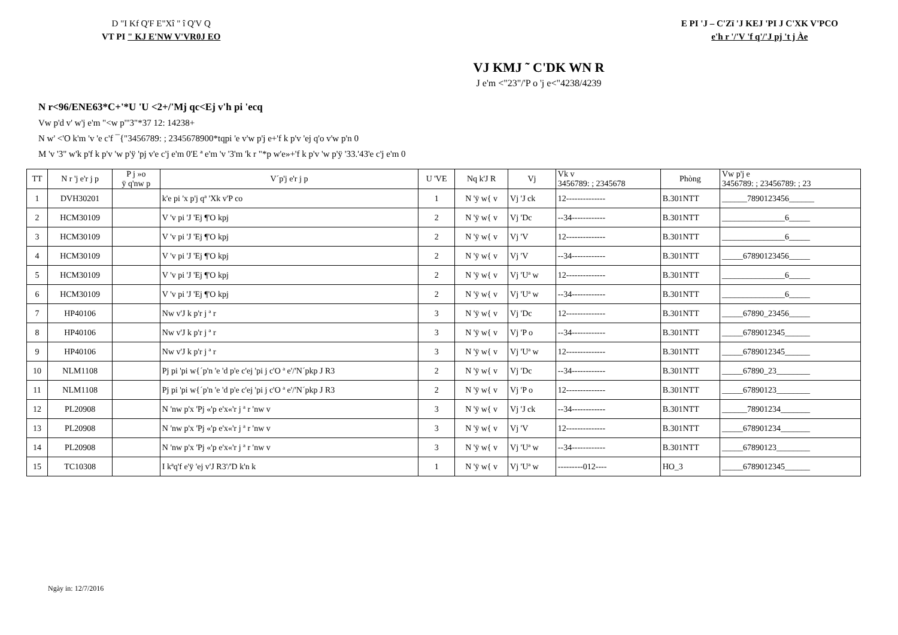D "I Kf Q'F E"Xî " î Q'V Q
VT PI " KJ E'NW V'VR0J EO
E PI 'J – C'Zï 'J KEJ 'PI J C'XK V'PCO
e'h r '/'V 'f q'/'J pj 't j Àe
VJ KMJ ˜ C'DK WN R
J e'm <"23"/'P o 'j e<"4238/4239
N r<96/ENE63*C+'*U 'U <2+/'Mj qc<Ej v'h pi 'ecq
Vw p'd v' w'j e'm "<w p'"3"*37 12: 14238+
N w' <'O k'm 'v 'e c'f ¯{"3456789: ; 2345678900*tqpi 'e v'w p'j e+'f k p'v 'ej q'o v'w p'n 0
M 'v '3" w'k p'f k p'v 'w p'ÿ 'pj v'e c'j e'm 0'E ª e'm 'v '3'm 'k r "*p w'e»+'f k p'v 'w p'ÿ '33.'43'e c'j e'm 0
| TT | N r 'j e'r j p | P j »o ÿ q'nw p | V´p'j e'r j p | U 'VE | Nq k'J R | Vj | Vk v 3456789: ; 2345678 | Phòng | Vw p'j e 3456789: ; 23456789: ; 23 |
| --- | --- | --- | --- | --- | --- | --- | --- | --- | --- |
| 1 | DVH30201 | | k'e pi 'x p'j qª 'Xk v'P co | 1 | N 'ÿ w{ v | Vj 'J ck | 12-------------- | B.301NTT | ______7890123456______ |
| 2 | HCM30109 | | V 'v pi 'J 'Ej ¶'O kpj | 2 | N 'ÿ w{ v | Vj 'Dc | --34------------ | B.301NTT | _______________6_____ |
| 3 | HCM30109 | | V 'v pi 'J 'Ej ¶'O kpj | 2 | N 'ÿ w{ v | Vj 'V | 12-------------- | B.301NTT | _______________6_____ |
| 4 | HCM30109 | | V 'v pi 'J 'Ej ¶'O kpj | 2 | N 'ÿ w{ v | Vj 'V | --34------------ | B.301NTT | _____67890123456_____ |
| 5 | HCM30109 | | V 'v pi 'J 'Ej ¶'O kpj | 2 | N 'ÿ w{ v | Vj 'Uª w | 12-------------- | B.301NTT | _______________6_____ |
| 6 | HCM30109 | | V 'v pi 'J 'Ej ¶'O kpj | 2 | N 'ÿ w{ v | Vj 'Uª w | --34------------ | B.301NTT | _______________6_____ |
| 7 | HP40106 | | Nw v'J k p'r j ª r | 3 | N 'ÿ w{ v | Vj 'Dc | 12-------------- | B.301NTT | _____67890_23456_____ |
| 8 | HP40106 | | Nw v'J k p'r j ª r | 3 | N 'ÿ w{ v | Vj 'P o | --34------------ | B.301NTT | _____6789012345______ |
| 9 | HP40106 | | Nw v'J k p'r j ª r | 3 | N 'ÿ w{ v | Vj 'Uª w | 12-------------- | B.301NTT | _____6789012345______ |
| 10 | NLM1108 | | Pj pi 'pi w{´p'n 'e 'd p'e c'ej 'pi j c'O ª e'/'N´pkp J R3 | 2 | N 'ÿ w{ v | Vj 'Dc | --34------------ | B.301NTT | _____67890_23________ |
| 11 | NLM1108 | | Pj pi 'pi w{´p'n 'e 'd p'e c'ej 'pi j c'O ª e'/'N´pkp J R3 | 2 | N 'ÿ w{ v | Vj 'P o | 12-------------- | B.301NTT | _____67890123________ |
| 12 | PL20908 | | N 'nw p'x 'Pj «'p e'x«'r j ª r 'nw v | 3 | N 'ÿ w{ v | Vj 'J ck | --34------------ | B.301NTT | ______78901234_______ |
| 13 | PL20908 | | N 'nw p'x 'Pj «'p e'x«'r j ª r 'nw v | 3 | N 'ÿ w{ v | Vj 'V | 12-------------- | B.301NTT | _____678901234_______ |
| 14 | PL20908 | | N 'nw p'x 'Pj «'p e'x«'r j ª r 'nw v | 3 | N 'ÿ w{ v | Vj 'Uª w | --34------------ | B.301NTT | _____67890123________ |
| 15 | TC10308 | | I kªq'f e'ÿ 'ej v'J R3'/'D k'n k | 1 | N 'ÿ w{ v | Vj 'Uª w | ---------012---- | HO_3 | _____6789012345______ |
Ngày in: 12/7/2016